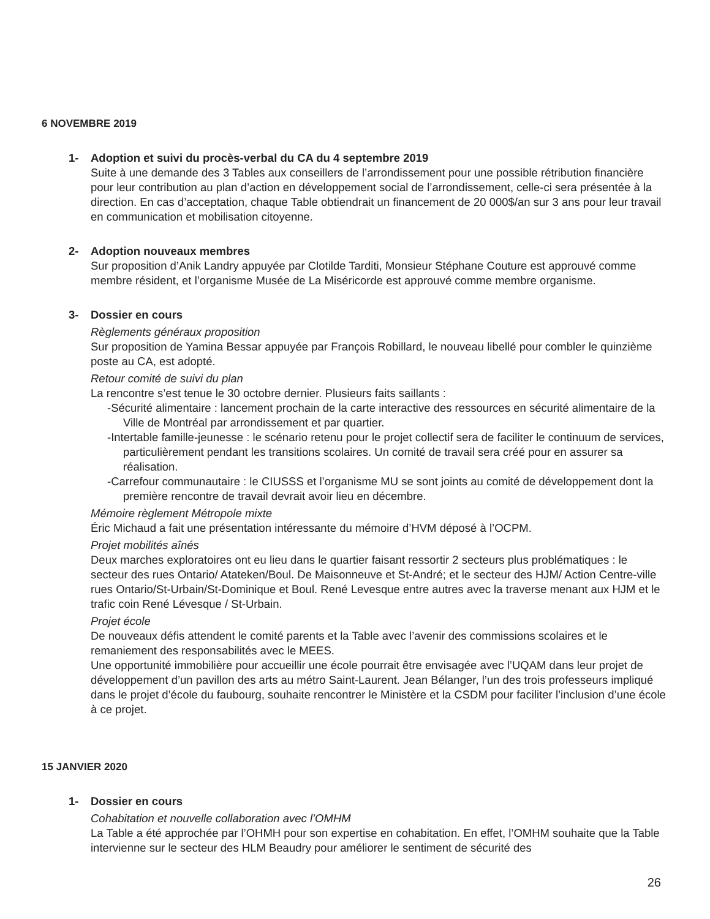6 NOVEMBRE 2019
1- Adoption et suivi du procès-verbal du CA du 4 septembre 2019
Suite à une demande des 3 Tables aux conseillers de l’arrondissement pour une possible rétribution financière pour leur contribution au plan d’action en développement social de l’arrondissement, celle-ci sera présentée à la direction. En cas d’acceptation, chaque Table obtiendrait un financement de 20 000$/an sur 3 ans pour leur travail en communication et mobilisation citoyenne.
2- Adoption nouveaux membres
Sur proposition d’Anik Landry appuyée par Clotilde Tarditi, Monsieur Stéphane Couture est approuvé comme membre résident, et l’organisme Musée de La Miséricorde est approuvé comme membre organisme.
3- Dossier en cours
Règlements généraux proposition
Sur proposition de Yamina Bessar appuyée par François Robillard, le nouveau libellé pour combler le quinzième poste au CA, est adopté.
Retour comité de suivi du plan
La rencontre s’est tenue le 30 octobre dernier. Plusieurs faits saillants :
-Sécurité alimentaire : lancement prochain de la carte interactive des ressources en sécurité alimentaire de la Ville de Montréal par arrondissement et par quartier.
-Intertable famille-jeunesse : le scénario retenu pour le projet collectif sera de faciliter le continuum de services, particulièrement pendant les transitions scolaires. Un comité de travail sera créé pour en assurer sa réalisation.
-Carrefour communautaire : le CIUSSS et l’organisme MU se sont joints au comité de développement dont la première rencontre de travail devrait avoir lieu en décembre.
Mémoire règlement Métropole mixte
Éric Michaud a fait une présentation intéressante du mémoire d’HVM déposé à l’OCPM.
Projet mobilités aînés
Deux marches exploratoires ont eu lieu dans le quartier faisant ressortir 2 secteurs plus problématiques : le secteur des rues Ontario/ Atateken/Boul. De Maisonneuve et St-André; et le secteur des HJM/ Action Centre-ville rues Ontario/St-Urbain/St-Dominique et Boul. René Levesque entre autres avec la traverse menant aux HJM et le trafic coin René Lévesque / St-Urbain.
Projet école
De nouveaux défis attendent le comité parents et la Table avec l’avenir des commissions scolaires et le remaniement des responsabilités avec le MEES.
Une opportunité immobilière pour accueillir une école pourrait être envisagée avec l’UQAM dans leur projet de développement d’un pavillon des arts au métro Saint-Laurent. Jean Bélanger, l’un des trois professeurs impliqué dans le projet d’école du faubourg, souhaite rencontrer le Ministère et la CSDM pour faciliter l’inclusion d’une école à ce projet.
15 JANVIER 2020
1- Dossier en cours
Cohabitation et nouvelle collaboration avec l’OMHM
La Table a été approchée par l’OHMH pour son expertise en cohabitation. En effet, l’OMHM souhaite que la Table intervienne sur le secteur des HLM Beaudry pour améliorer le sentiment de sécurité des
26